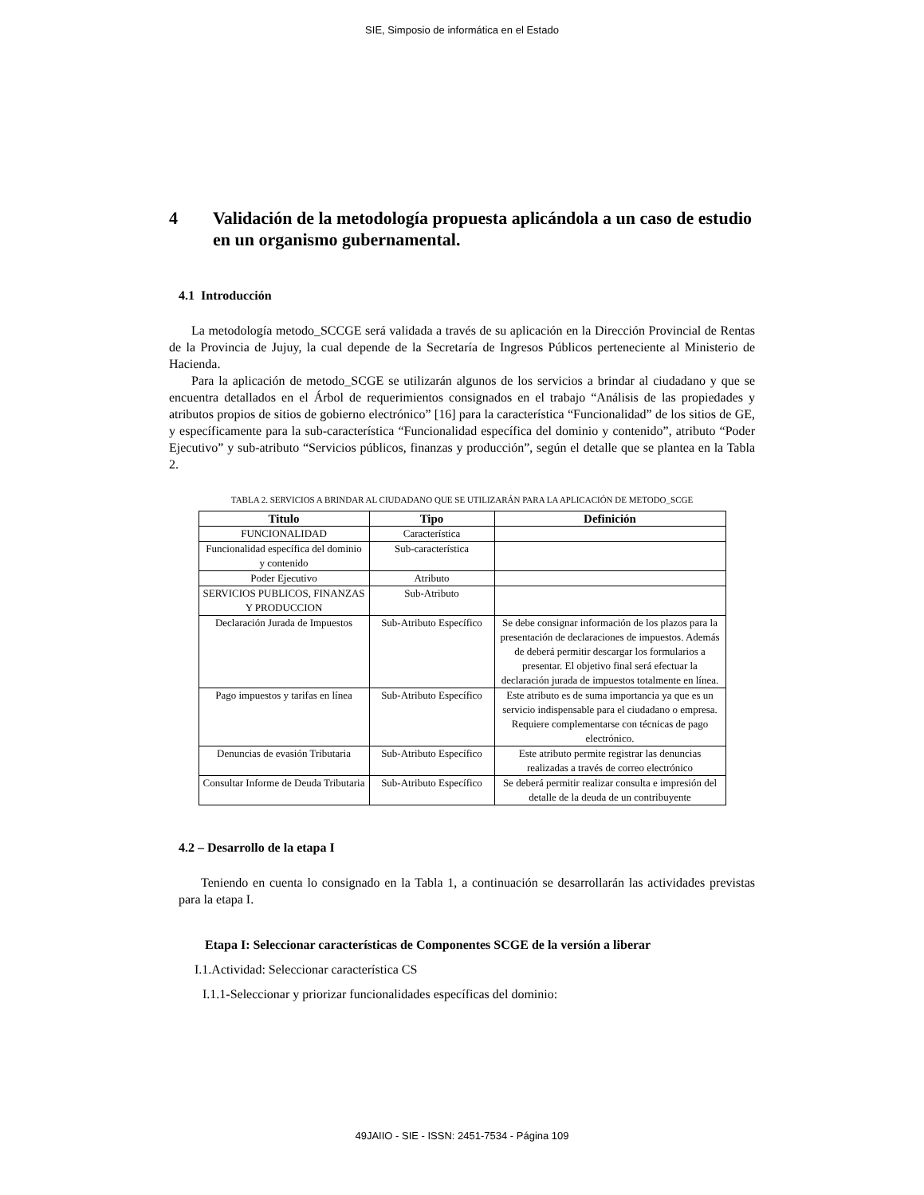SIE, Simposio de informática en el Estado
4 Validación de la metodología propuesta aplicándola a un caso de estudio en un organismo gubernamental.
4.1 Introducción
La metodología metodo_SCCGE será validada a través de su aplicación en la Dirección Provincial de Rentas de la Provincia de Jujuy, la cual depende de la Secretaría de Ingresos Públicos perteneciente al Ministerio de Hacienda.
Para la aplicación de metodo_SCGE se utilizarán algunos de los servicios a brindar al ciudadano y que se encuentra detallados en el Árbol de requerimientos consignados en el trabajo “Análisis de las propiedades y atributos propios de sitios de gobierno electrónico” [16] para la característica “Funcionalidad” de los sitios de GE, y específicamente para la sub-característica “Funcionalidad específica del dominio y contenido”, atributo “Poder Ejecutivo” y sub-atributo “Servicios públicos, finanzas y producción”, según el detalle que se plantea en la Tabla 2.
TABLA 2. SERVICIOS A BRINDAR AL CIUDADANO QUE SE UTILIZARÁN PARA LA APLICACIÓN DE METODO_SCGE
| Titulo | Tipo | Definición |
| --- | --- | --- |
| FUNCIONALIDAD | Característica | |
| Funcionalidad específica del dominio y contenido | Sub-característica | |
| Poder Ejecutivo | Atributo | |
| SERVICIOS PUBLICOS, FINANZAS Y PRODUCCION | Sub-Atributo | |
| Declaración Jurada de Impuestos | Sub-Atributo Específico | Se debe consignar información de los plazos para la presentación de declaraciones de impuestos. Además de deberá permitir descargar los formularios a presentar. El objetivo final será efectuar la declaración jurada de impuestos totalmente en línea. |
| Pago impuestos y tarifas en línea | Sub-Atributo Específico | Este atributo es de suma importancia ya que es un servicio indispensable para el ciudadano o empresa. Requiere complementarse con técnicas de pago electrónico. |
| Denuncias de evasión Tributaria | Sub-Atributo Específico | Este atributo permite registrar las denuncias realizadas a través de correo electrónico |
| Consultar Informe de Deuda Tributaria | Sub-Atributo Específico | Se deberá permitir realizar consulta e impresión del detalle de la deuda de un contribuyente |
4.2 – Desarrollo de la etapa I
Teniendo en cuenta lo consignado en la Tabla 1, a continuación se desarrollarán las actividades previstas para la etapa I.
Etapa I: Seleccionar características de Componentes SCGE de la versión a liberar
I.1.Actividad: Seleccionar característica CS
I.1.1-Seleccionar y priorizar funcionalidades específicas del dominio:
49JAIIO - SIE - ISSN: 2451-7534 - Página 109